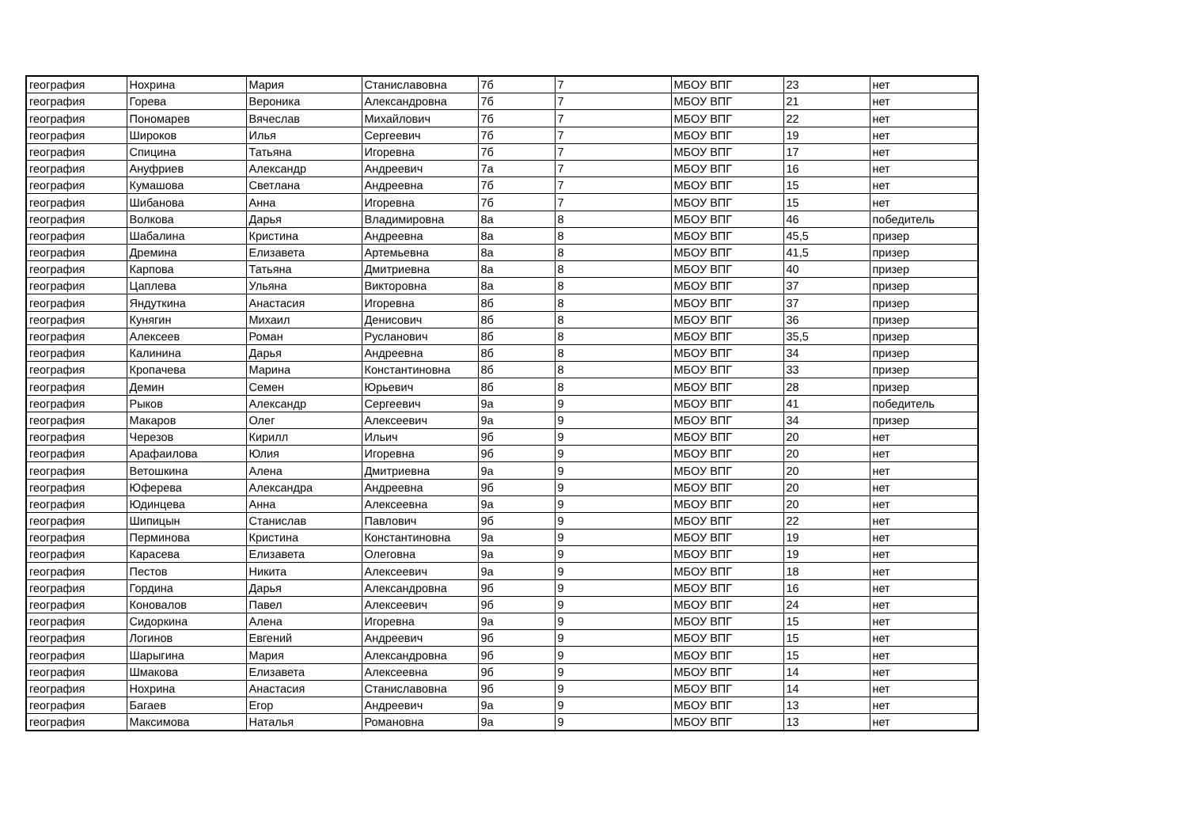| география | Нохрина | Мария | Станиславовна | 7б | 7 | МБОУ ВПГ | 23 | нет |
| география | Горева | Вероника | Александровна | 7б | 7 | МБОУ ВПГ | 21 | нет |
| география | Пономарев | Вячеслав | Михайлович | 7б | 7 | МБОУ ВПГ | 22 | нет |
| география | Широков | Илья | Сергеевич | 7б | 7 | МБОУ ВПГ | 19 | нет |
| география | Спицина | Татьяна | Игоревна | 7б | 7 | МБОУ ВПГ | 17 | нет |
| география | Ануфриев | Александр | Андреевич | 7а | 7 | МБОУ ВПГ | 16 | нет |
| география | Кумашова | Светлана | Андреевна | 7б | 7 | МБОУ ВПГ | 15 | нет |
| география | Шибанова | Анна | Игоревна | 7б | 7 | МБОУ ВПГ | 15 | нет |
| география | Волкова | Дарья | Владимировна | 8а | 8 | МБОУ ВПГ | 46 | победитель |
| география | Шабалина | Кристина | Андреевна | 8а | 8 | МБОУ ВПГ | 45,5 | призер |
| география | Дремина | Елизавета | Артемьевна | 8а | 8 | МБОУ ВПГ | 41,5 | призер |
| география | Карпова | Татьяна | Дмитриевна | 8а | 8 | МБОУ ВПГ | 40 | призер |
| география | Цаплева | Ульяна | Викторовна | 8а | 8 | МБОУ ВПГ | 37 | призер |
| география | Яндуткина | Анастасия | Игоревна | 8б | 8 | МБОУ ВПГ | 37 | призер |
| география | Кунягин | Михаил | Денисович | 8б | 8 | МБОУ ВПГ | 36 | призер |
| география | Алексеев | Роман | Русланович | 8б | 8 | МБОУ ВПГ | 35,5 | призер |
| география | Калинина | Дарья | Андреевна | 8б | 8 | МБОУ ВПГ | 34 | призер |
| география | Кропачева | Марина | Константиновна | 8б | 8 | МБОУ ВПГ | 33 | призер |
| география | Демин | Семен | Юрьевич | 8б | 8 | МБОУ ВПГ | 28 | призер |
| география | Рыков | Александр | Сергеевич | 9а | 9 | МБОУ ВПГ | 41 | победитель |
| география | Макаров | Олег | Алексеевич | 9а | 9 | МБОУ ВПГ | 34 | призер |
| география | Черезов | Кирилл | Ильич | 9б | 9 | МБОУ ВПГ | 20 | нет |
| география | Арафаилова | Юлия | Игоревна | 9б | 9 | МБОУ ВПГ | 20 | нет |
| география | Ветошкина | Алена | Дмитриевна | 9а | 9 | МБОУ ВПГ | 20 | нет |
| география | Юферева | Александра | Андреевна | 9б | 9 | МБОУ ВПГ | 20 | нет |
| география | Юдинцева | Анна | Алексеевна | 9а | 9 | МБОУ ВПГ | 20 | нет |
| география | Шипицын | Станислав | Павлович | 9б | 9 | МБОУ ВПГ | 22 | нет |
| география | Перминова | Кристина | Константиновна | 9а | 9 | МБОУ ВПГ | 19 | нет |
| география | Карасева | Елизавета | Олеговна | 9а | 9 | МБОУ ВПГ | 19 | нет |
| география | Пестов | Никита | Алексеевич | 9а | 9 | МБОУ ВПГ | 18 | нет |
| география | Гордина | Дарья | Александровна | 9б | 9 | МБОУ ВПГ | 16 | нет |
| география | Коновалов | Павел | Алексеевич | 9б | 9 | МБОУ ВПГ | 24 | нет |
| география | Сидоркина | Алена | Игоревна | 9а | 9 | МБОУ ВПГ | 15 | нет |
| география | Логинов | Евгений | Андреевич | 9б | 9 | МБОУ ВПГ | 15 | нет |
| география | Шарыгина | Мария | Александровна | 9б | 9 | МБОУ ВПГ | 15 | нет |
| география | Шмакова | Елизавета | Алексеевна | 9б | 9 | МБОУ ВПГ | 14 | нет |
| география | Нохрина | Анастасия | Станиславовна | 9б | 9 | МБОУ ВПГ | 14 | нет |
| география | Багаев | Егор | Андреевич | 9а | 9 | МБОУ ВПГ | 13 | нет |
| география | Максимова | Наталья | Романовна | 9а | 9 | МБОУ ВПГ | 13 | нет |